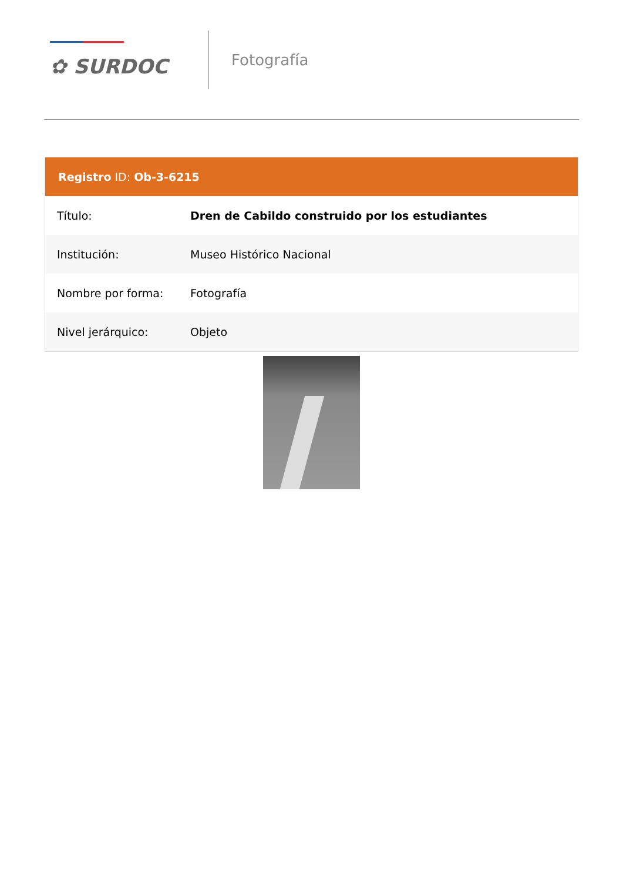✿ SURDOC
Fotografía
Registro ID: Ob-3-6215
| Título: | Dren de Cabildo construido por los estudiantes |
| Institución: | Museo Histórico Nacional |
| Nombre por forma: | Fotografía |
| Nivel jerárquico: | Objeto |